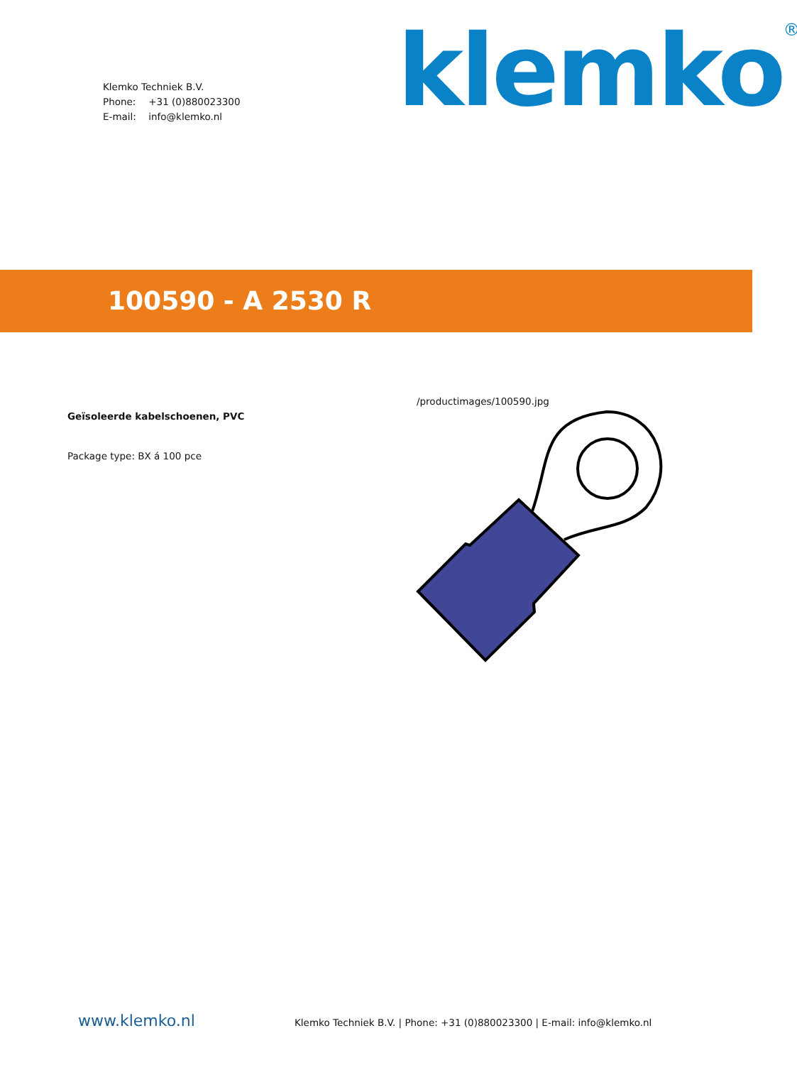Klemko Techniek B.V.
Phone: +31 (0)880023300
E-mail: info@klemko.nl
klemko<sup>®</sup>
100590 - A 2530 R
Geïsoleerde kabelschoenen, PVC
Package type: BX á 100 pce
/productimages/100590.jpg
www.klemko.nl
Klemko Techniek B.V. | Phone: +31 (0)880023300 | E-mail: info@klemko.nl